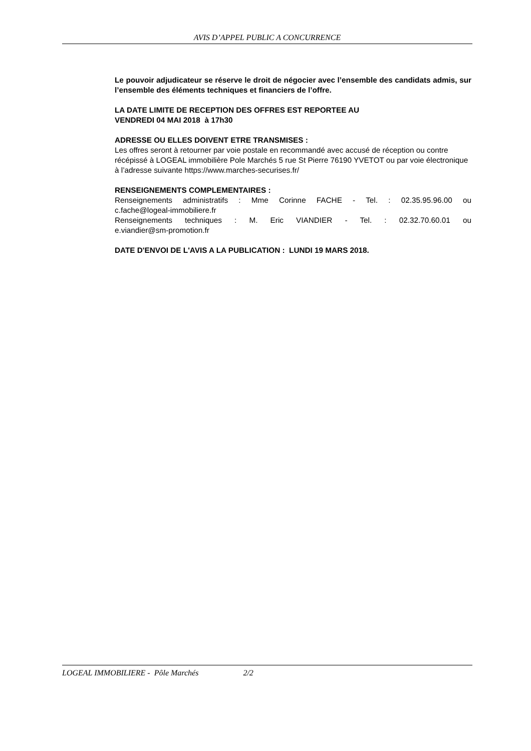AVIS D’APPEL PUBLIC A CONCURRENCE
Le pouvoir adjudicateur se réserve le droit de négocier avec l’ensemble des candidats admis, sur l’ensemble des éléments techniques et financiers de l’offre.
LA DATE LIMITE DE RECEPTION DES OFFRES EST REPORTEE AU
VENDREDI 04 MAI 2018 à 17h30
ADRESSE OU ELLES DOIVENT ETRE TRANSMISES :
Les offres seront à retourner par voie postale en recommandé avec accusé de réception ou contre récépissé à LOGEAL immobilière Pole Marchés 5 rue St Pierre 76190 YVETOT ou par voie électronique à l’adresse suivante https://www.marches-securises.fr/
RENSEIGNEMENTS COMPLEMENTAIRES :
Renseignements administratifs : Mme Corinne FACHE - Tel. : 02.35.95.96.00 ou
c.fache@logeal-immobiliere.fr
Renseignements techniques : M. Eric VIANDIER - Tel. : 02.32.70.60.01 ou
e.viandier@sm-promotion.fr
DATE D'ENVOI DE L'AVIS A LA PUBLICATION : LUNDI 19 MARS 2018.
LOGEAL IMMOBILIERE - Pôle Marchés 2/2